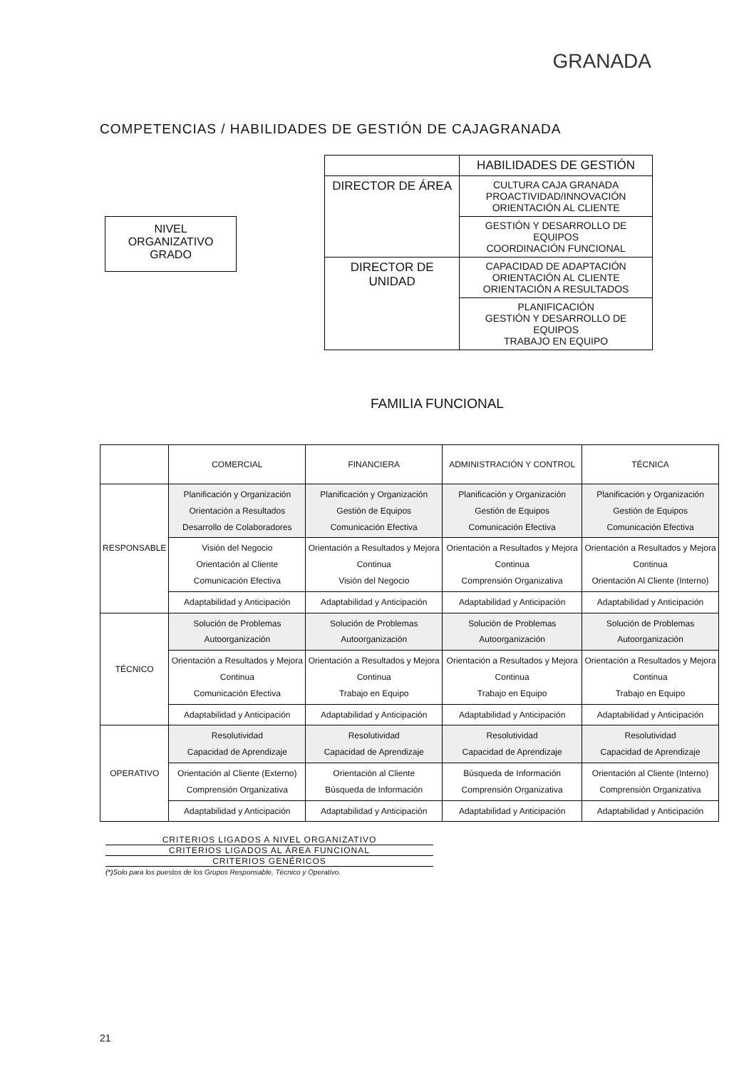GRANADA
COMPETENCIAS / HABILIDADES DE GESTIÓN DE CAJAGRANADA
NIVEL
ORGANIZATIVO
GRADO
| | HABILIDADES DE GESTIÓN |
| DIRECTOR DE ÁREA | CULTURA CAJA GRANADA PROACTIVIDAD/INNOVACIÓN ORIENTACIÓN AL CLIENTE |
| | GESTIÓN Y DESARROLLO DE EQUIPOS COORDINACIÓN FUNCIONAL |
| DIRECTOR DE UNIDAD | CAPACIDAD DE ADAPTACIÓN ORIENTACIÓN AL CLIENTE ORIENTACIÓN A RESULTADOS |
| | PLANIFICACIÓN GESTIÓN Y DESARROLLO DE EQUIPOS TRABAJO EN EQUIPO |
FAMILIA FUNCIONAL
| | COMERCIAL | FINANCIERA | ADMINISTRACIÓN Y CONTROL | TÉCNICA |
| --- | --- | --- | --- | --- |
| RESPONSABLE | Planificación y Organización Orientación a Resultados Desarrollo de Colaboradores | Planificación y Organización Gestión de Equipos Comunicación Efectiva | Planificación y Organización Gestión de Equipos Comunicación Efectiva | Planificación y Organización Gestión de Equipos Comunicación Efectiva |
| | Visión del Negocio Orientación al Cliente Comunicación Efectiva | Orientación a Resultados y Mejora Continua Visión del Negocio | Orientación a Resultados y Mejora Continua Comprensión Organizativa | Orientación a Resultados y Mejora Continua Orientación Al Cliente (Interno) |
| | Adaptabilidad y Anticipación | Adaptabilidad y Anticipación | Adaptabilidad y Anticipación | Adaptabilidad y Anticipación |
| TÉCNICO | Solución de Problemas Autoorganización | Solución de Problemas Autoorganización | Solución de Problemas Autoorganización | Solución de Problemas Autoorganización |
| | Orientación a Resultados y Mejora Continua Comunicación Efectiva | Orientación a Resultados y Mejora Continua Trabajo en Equipo | Orientación a Resultados y Mejora Continua Trabajo en Equipo | Orientación a Resultados y Mejora Continua Trabajo en Equipo |
| | Adaptabilidad y Anticipación | Adaptabilidad y Anticipación | Adaptabilidad y Anticipación | Adaptabilidad y Anticipación |
| OPERATIVO | Resolutividad Capacidad de Aprendizaje | Resolutividad Capacidad de Aprendizaje | Resolutividad Capacidad de Aprendizaje | Resolutividad Capacidad de Aprendizaje |
| | Orientación al Cliente (Externo) Comprensión Organizativa | Orientación al Cliente Búsqueda de Información | Búsqueda de Información Comprensión Organizativa | Orientación al Cliente (Interno) Comprensión Organizativa |
| | Adaptabilidad y Anticipación | Adaptabilidad y Anticipación | Adaptabilidad y Anticipación | Adaptabilidad y Anticipación |
CRITERIOS LIGADOS A NIVEL ORGANIZATIVO
CRITERIOS LIGADOS AL ÁREA FUNCIONAL
CRITERIOS GENÉRICOS
(*)Solo para los puestos de los Grupos Responsable, Técnico y Operativo.
21